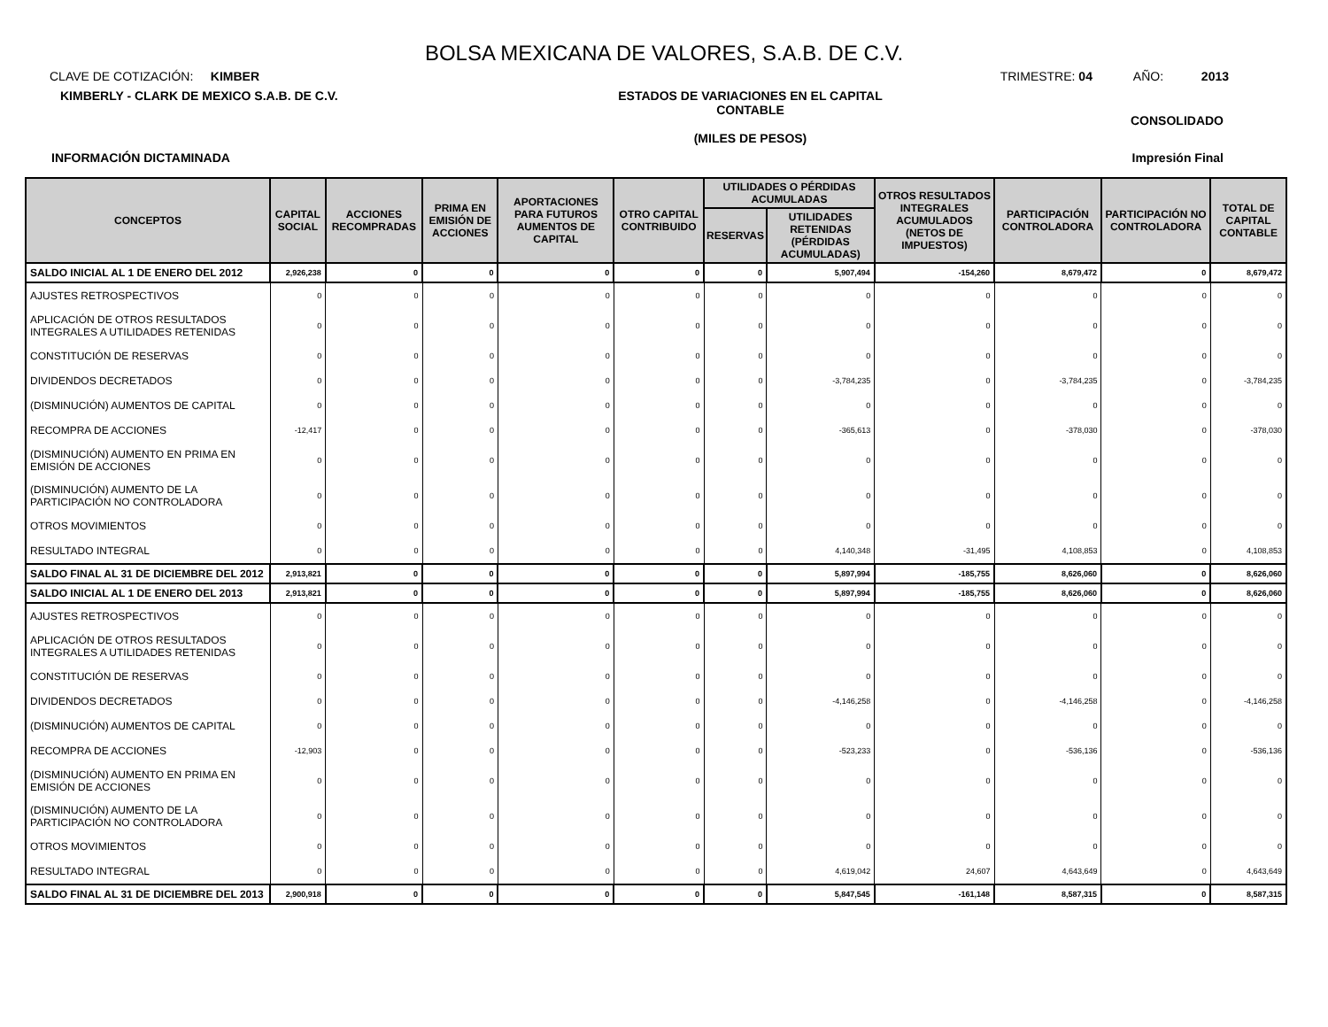BOLSA MEXICANA DE VALORES, S.A.B. DE C.V.
CLAVE DE COTIZACIÓN: KIMBER
TRIMESTRE: 04 AÑO: 2013
KIMBERLY - CLARK DE MEXICO S.A.B. DE C.V. ESTADOS DE VARIACIONES EN EL CAPITAL CONTABLE
(MILES DE PESOS)
CONSOLIDADO
INFORMACIÓN DICTAMINADA Impresión Final
| CONCEPTOS | CAPITAL SOCIAL | ACCIONES RECOMPRADAS | PRIMA EN EMISIÓN DE ACCIONES | APORTACIONES PARA FUTUROS AUMENTOS DE CAPITAL | OTRO CAPITAL CONTRIBUIDO | UTILIDADES O PÉRDIDAS ACUMULADAS | | OTROS RESULTADOS INTEGRALES ACUMULADOS (NETOS DE IMPUESTOS) | PARTICIPACIÓN CONTROLADORA | PARTICIPACIÓN NO CONTROLADORA | TOTAL DE CAPITAL CONTABLE |
| --- | --- | --- | --- | --- | --- | --- | --- | --- | --- | --- | --- |
| | | | | | | RESERVAS | UTILIDADES RETENIDAS (PÉRDIDAS ACUMULADAS) | | | | |
| SALDO INICIAL AL 1 DE ENERO DEL 2012 | 2,926,238 | 0 | 0 | 0 | 0 | 0 | 5,907,494 | -154,260 | 8,679,472 | 0 | 8,679,472 |
| AJUSTES RETROSPECTIVOS | 0 | 0 | 0 | 0 | 0 | 0 | 0 | 0 | 0 | 0 | 0 |
| APLICACIÓN DE OTROS RESULTADOS INTEGRALES A UTILIDADES RETENIDAS | 0 | 0 | 0 | 0 | 0 | 0 | 0 | 0 | 0 | 0 | 0 |
| CONSTITUCIÓN DE RESERVAS | 0 | 0 | 0 | 0 | 0 | 0 | 0 | 0 | 0 | 0 | 0 |
| DIVIDENDOS DECRETADOS | 0 | 0 | 0 | 0 | 0 | 0 | -3,784,235 | 0 | -3,784,235 | 0 | -3,784,235 |
| (DISMINUCIÓN) AUMENTOS DE CAPITAL | 0 | 0 | 0 | 0 | 0 | 0 | 0 | 0 | 0 | 0 | 0 |
| RECOMPRA DE ACCIONES | -12,417 | 0 | 0 | 0 | 0 | 0 | -365,613 | 0 | -378,030 | 0 | -378,030 |
| (DISMINUCIÓN) AUMENTO EN PRIMA EN EMISIÓN DE ACCIONES | 0 | 0 | 0 | 0 | 0 | 0 | 0 | 0 | 0 | 0 | 0 |
| (DISMINUCIÓN) AUMENTO DE LA PARTICIPACIÓN NO CONTROLADORA | 0 | 0 | 0 | 0 | 0 | 0 | 0 | 0 | 0 | 0 | 0 |
| OTROS MOVIMIENTOS | 0 | 0 | 0 | 0 | 0 | 0 | 0 | 0 | 0 | 0 | 0 |
| RESULTADO INTEGRAL | 0 | 0 | 0 | 0 | 0 | 0 | 4,140,348 | -31,495 | 4,108,853 | 0 | 4,108,853 |
| SALDO FINAL AL 31 DE DICIEMBRE DEL 2012 | 2,913,821 | 0 | 0 | 0 | 0 | 0 | 5,897,994 | -185,755 | 8,626,060 | 0 | 8,626,060 |
| SALDO INICIAL AL 1 DE ENERO DEL 2013 | 2,913,821 | 0 | 0 | 0 | 0 | 0 | 5,897,994 | -185,755 | 8,626,060 | 0 | 8,626,060 |
| AJUSTES RETROSPECTIVOS | 0 | 0 | 0 | 0 | 0 | 0 | 0 | 0 | 0 | 0 | 0 |
| APLICACIÓN DE OTROS RESULTADOS INTEGRALES A UTILIDADES RETENIDAS | 0 | 0 | 0 | 0 | 0 | 0 | 0 | 0 | 0 | 0 | 0 |
| CONSTITUCIÓN DE RESERVAS | 0 | 0 | 0 | 0 | 0 | 0 | 0 | 0 | 0 | 0 | 0 |
| DIVIDENDOS DECRETADOS | 0 | 0 | 0 | 0 | 0 | 0 | -4,146,258 | 0 | -4,146,258 | 0 | -4,146,258 |
| (DISMINUCIÓN) AUMENTOS DE CAPITAL | 0 | 0 | 0 | 0 | 0 | 0 | 0 | 0 | 0 | 0 | 0 |
| RECOMPRA DE ACCIONES | -12,903 | 0 | 0 | 0 | 0 | 0 | -523,233 | 0 | -536,136 | 0 | -536,136 |
| (DISMINUCIÓN) AUMENTO EN PRIMA EN EMISIÓN DE ACCIONES | 0 | 0 | 0 | 0 | 0 | 0 | 0 | 0 | 0 | 0 | 0 |
| (DISMINUCIÓN) AUMENTO DE LA PARTICIPACIÓN NO CONTROLADORA | 0 | 0 | 0 | 0 | 0 | 0 | 0 | 0 | 0 | 0 | 0 |
| OTROS MOVIMIENTOS | 0 | 0 | 0 | 0 | 0 | 0 | 0 | 0 | 0 | 0 | 0 |
| RESULTADO INTEGRAL | 0 | 0 | 0 | 0 | 0 | 0 | 4,619,042 | 24,607 | 4,643,649 | 0 | 4,643,649 |
| SALDO FINAL AL 31 DE DICIEMBRE DEL 2013 | 2,900,918 | 0 | 0 | 0 | 0 | 0 | 5,847,545 | -161,148 | 8,587,315 | 0 | 8,587,315 |